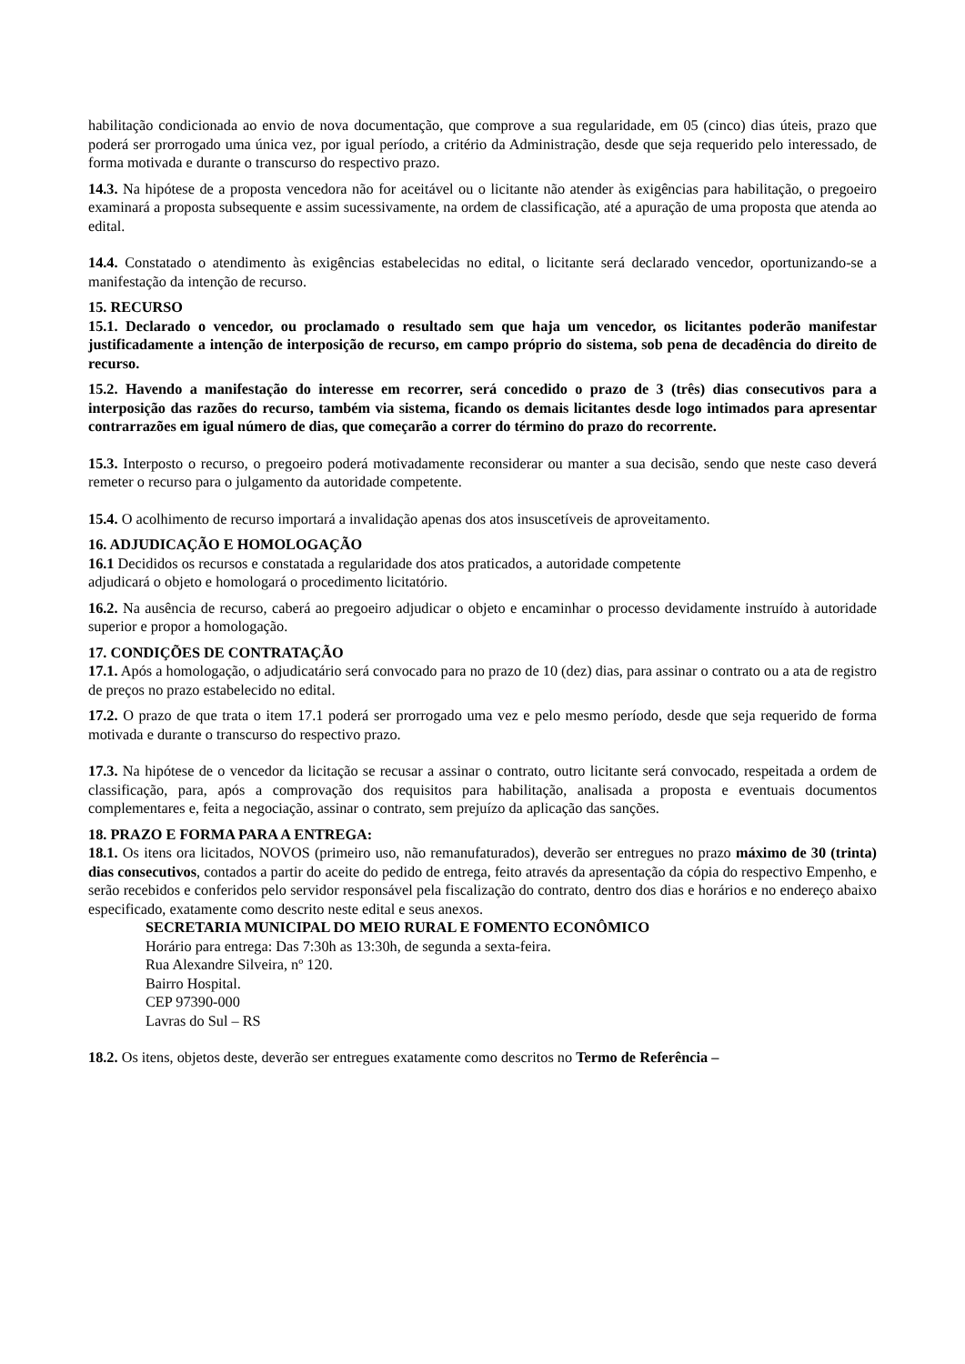habilitação condicionada ao envio de nova documentação, que comprove a sua regularidade, em 05 (cinco) dias úteis, prazo que poderá ser prorrogado uma única vez, por igual período, a critério da Administração, desde que seja requerido pelo interessado, de forma motivada e durante o transcurso do respectivo prazo.
14.3. Na hipótese de a proposta vencedora não for aceitável ou o licitante não atender às exigências para habilitação, o pregoeiro examinará a proposta subsequente e assim sucessivamente, na ordem de classificação, até a apuração de uma proposta que atenda ao edital.
14.4. Constatado o atendimento às exigências estabelecidas no edital, o licitante será declarado vencedor, oportunizando-se a manifestação da intenção de recurso.
15. RECURSO
15.1. Declarado o vencedor, ou proclamado o resultado sem que haja um vencedor, os licitantes poderão manifestar justificadamente a intenção de interposição de recurso, em campo próprio do sistema, sob pena de decadência do direito de recurso.
15.2. Havendo a manifestação do interesse em recorrer, será concedido o prazo de 3 (três) dias consecutivos para a interposição das razões do recurso, também via sistema, ficando os demais licitantes desde logo intimados para apresentar contrarrazões em igual número de dias, que começarão a correr do término do prazo do recorrente.
15.3. Interposto o recurso, o pregoeiro poderá motivadamente reconsiderar ou manter a sua decisão, sendo que neste caso deverá remeter o recurso para o julgamento da autoridade competente.
15.4. O acolhimento de recurso importará a invalidação apenas dos atos insuscetíveis de aproveitamento.
16. ADJUDICAÇÃO E HOMOLOGAÇÃO
16.1 Decididos os recursos e constatada a regularidade dos atos praticados, a autoridade competente
adjudicará o objeto e homologará o procedimento licitatório.
16.2. Na ausência de recurso, caberá ao pregoeiro adjudicar o objeto e encaminhar o processo devidamente instruído à autoridade superior e propor a homologação.
17. CONDIÇÕES DE CONTRATAÇÃO
17.1. Após a homologação, o adjudicatário será convocado para no prazo de 10 (dez) dias, para assinar o contrato ou a ata de registro de preços no prazo estabelecido no edital.
17.2. O prazo de que trata o item 17.1 poderá ser prorrogado uma vez e pelo mesmo período, desde que seja requerido de forma motivada e durante o transcurso do respectivo prazo.
17.3. Na hipótese de o vencedor da licitação se recusar a assinar o contrato, outro licitante será convocado, respeitada a ordem de classificação, para, após a comprovação dos requisitos para habilitação, analisada a proposta e eventuais documentos complementares e, feita a negociação, assinar o contrato, sem prejuízo da aplicação das sanções.
18. PRAZO E FORMA PARA A ENTREGA:
18.1. Os itens ora licitados, NOVOS (primeiro uso, não remanufaturados), deverão ser entregues no prazo máximo de 30 (trinta) dias consecutivos, contados a partir do aceite do pedido de entrega, feito através da apresentação da cópia do respectivo Empenho, e serão recebidos e conferidos pelo servidor responsável pela fiscalização do contrato, dentro dos dias e horários e no endereço abaixo especificado, exatamente como descrito neste edital e seus anexos.
SECRETARIA MUNICIPAL DO MEIO RURAL E FOMENTO ECONÔMICO
Horário para entrega: Das 7:30h as 13:30h, de segunda a sexta-feira.
Rua Alexandre Silveira, nº 120.
Bairro Hospital.
CEP 97390-000
Lavras do Sul – RS
18.2. Os itens, objetos deste, deverão ser entregues exatamente como descritos no Termo de Referência –